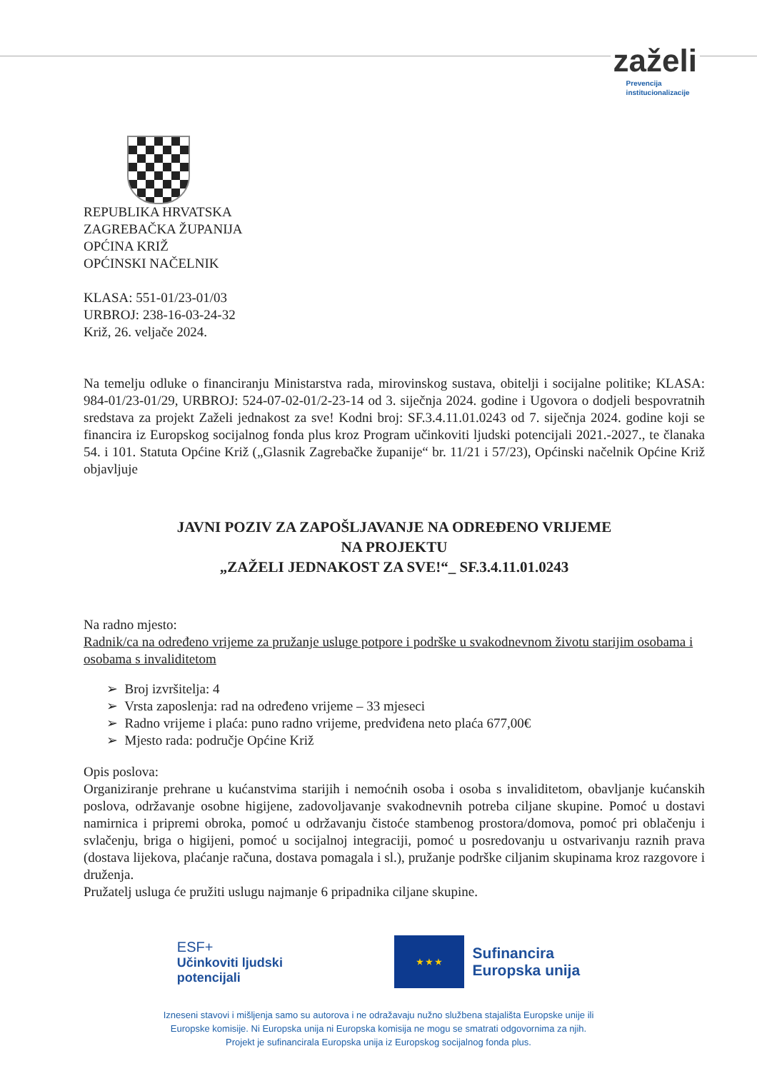zaželi
Prevencija
institucionalizacije
REPUBLIKA HRVATSKA
ZAGREBAČKA ŽUPANIJA
OPĆINA KRIŽ
OPĆINSKI NAČELNIK
KLASA: 551-01/23-01/03
URBROJ: 238-16-03-24-32
Križ, 26. veljače 2024.
Na temelju odluke o financiranju Ministarstva rada, mirovinskog sustava, obitelji i socijalne politike; KLASA: 984-01/23-01/29, URBROJ: 524-07-02-01/2-23-14 od 3. siječnja 2024. godine i Ugovora o dodjeli bespovratnih sredstava za projekt Zaželi jednakost za sve! Kodni broj: SF.3.4.11.01.0243 od 7. siječnja 2024. godine koji se financira iz Europskog socijalnog fonda plus kroz Program učinkoviti ljudski potencijali 2021.-2027., te članaka 54. i 101. Statuta Općine Križ („Glasnik Zagrebačke županije“ br. 11/21 i 57/23), Općinski načelnik Općine Križ objavljuje
JAVNI POZIV ZA ZAPOŠLJAVANJE NA ODREĐENO VRIJEME
NA PROJEKTU
„ZAŽELI JEDNAKOST ZA SVE!“_ SF.3.4.11.01.0243
Na radno mjesto:
Radnik/ca na određeno vrijeme za pružanje usluge potpore i podrške u svakodnevnom životu starijim osobama i osobama s invaliditetom
➢ Broj izvršitelja: 4
➢ Vrsta zaposlenja: rad na određeno vrijeme – 33 mjeseci
➢ Radno vrijeme i plaća: puno radno vrijeme, predviđena neto plaća 677,00€
➢ Mjesto rada: područje Općine Križ
Opis poslova:
Organiziranje prehrane u kućanstvima starijih i nemoćnih osoba i osoba s invaliditetom, obavljanje kućanskih poslova, održavanje osobne higijene, zadovoljavanje svakodnevnih potreba ciljane skupine. Pomoć u dostavi namirnica i pripremi obroka, pomoć u održavanju čistoće stambenog prostora/domova, pomoć pri oblačenju i svlačenju, briga o higijeni, pomoć u socijalnoj integraciji, pomoć u posredovanju u ostvarivanju raznih prava (dostava lijekova, plaćanje računa, dostava pomagala i sl.), pružanje podrške ciljanim skupinama kroz razgovore i druženja.
Pružatelj usluga će pružiti uslugu najmanje 6 pripadnika ciljane skupine.
ESF+
Učinkoviti ljudski
potencijali
★ ★ ★
Sufinancira
Europska unija
Izneseni stavovi i mišljenja samo su autorova i ne odražavaju nužno službena stajališta Europske unije ili
Europske komisije. Ni Europska unija ni Europska komisija ne mogu se smatrati odgovornima za njih.
Projekt je sufinancirala Europska unija iz Europskog socijalnog fonda plus.